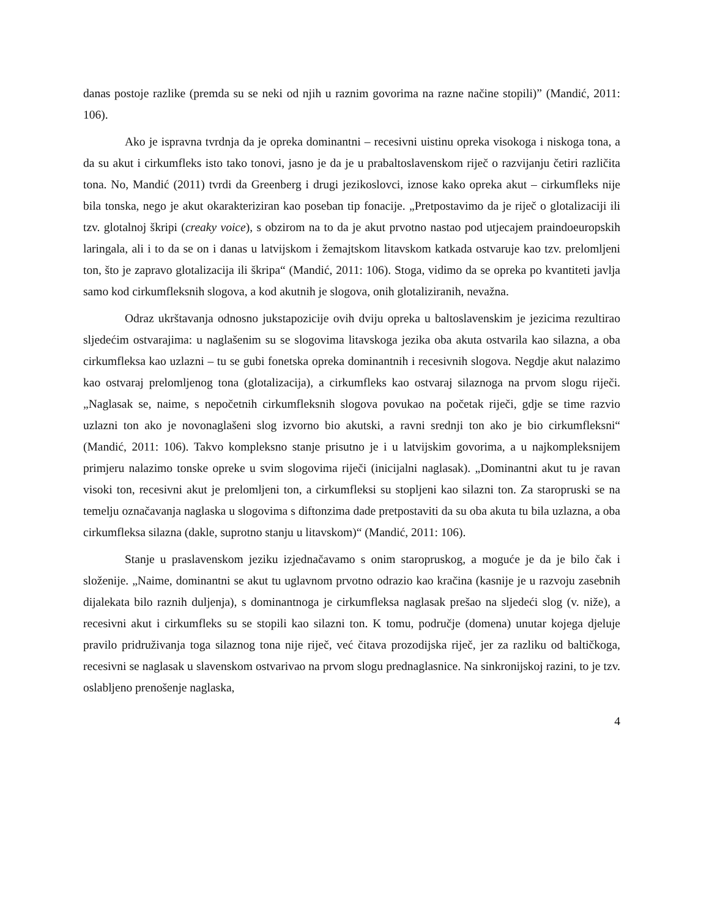danas postoje razlike (premda su se neki od njih u raznim govorima na razne načine stopili)” (Mandić, 2011: 106).
Ako je ispravna tvrdnja da je opreka dominantni – recesivni uistinu opreka visokoga i niskoga tona, a da su akut i cirkumfleks isto tako tonovi, jasno je da je u prabaltoslavenskom riječ o razvijanju četiri različita tona. No, Mandić (2011) tvrdi da Greenberg i drugi jezikoslovci, iznose kako opreka akut – cirkumfleks nije bila tonska, nego je akut okarakteriziran kao poseban tip fonacije. „Pretpostavimo da je riječ o glotalizaciji ili tzv. glotalnoj škripi (creaky voice), s obzirom na to da je akut prvotno nastao pod utjecajem praindoeuropskih laringala, ali i to da se on i danas u latvijskom i žemajtskom litavskom katkada ostvaruje kao tzv. prelomljeni ton, što je zapravo glotalizacija ili škripa“ (Mandić, 2011: 106). Stoga, vidimo da se opreka po kvantiteti javlja samo kod cirkumfleksnih slogova, a kod akutnih je slogova, onih glotaliziranih, nevažna.
Odraz ukrštavanja odnosno jukstapozicije ovih dviju opreka u baltoslavenskim je jezicima rezultirao sljedećim ostvarajima: u naglašenim su se slogovima litavskoga jezika oba akuta ostvarila kao silazna, a oba cirkumfleksa kao uzlazni – tu se gubi fonetska opreka dominantnih i recesivnih slogova. Negdje akut nalazimo kao ostvaraj prelomljenog tona (glotalizacija), a cirkumfleks kao ostvaraj silaznoga na prvom slogu riječi. „Naglasak se, naime, s nepočetnih cirkumfleksnih slogova povukao na početak riječi, gdje se time razvio uzlazni ton ako je novonaglašeni slog izvorno bio akutski, a ravni srednji ton ako je bio cirkumfleksni“ (Mandić, 2011: 106). Takvo kompleksno stanje prisutno je i u latvijskim govorima, a u najkompleksnijem primjeru nalazimo tonske opreke u svim slogovima riječi (inicijalni naglasak). „Dominantni akut tu je ravan visoki ton, recesivni akut je prelomljeni ton, a cirkumfleksi su stopljeni kao silazni ton. Za staropruski se na temelju označavanja naglaska u slogovima s diftonzima dade pretpostaviti da su oba akuta tu bila uzlazna, a oba cirkumfleksa silazna (dakle, suprotno stanju u litavskom)“ (Mandić, 2011: 106).
Stanje u praslavenskom jeziku izjednačavamo s onim staropruskog, a moguće je da je bilo čak i složenije. „Naime, dominantni se akut tu uglavnom prvotno odrazio kao kračina (kasnije je u razvoju zasebnih dijalekata bilo raznih duljenja), s dominantnoga je cirkumfleksa naglasak prešao na sljedeći slog (v. niže), a recesivni akut i cirkumfleks su se stopili kao silazni ton. K tomu, područje (domena) unutar kojega djeluje pravilo pridruživanja toga silaznog tona nije riječ, već čitava prozodijska riječ, jer za razliku od baltičkoga, recesivni se naglasak u slavenskom ostvarivao na prvom slogu prednaglasnice. Na sinkronijskoj razini, to je tzv. oslabljeno prenošenje naglaska,
4